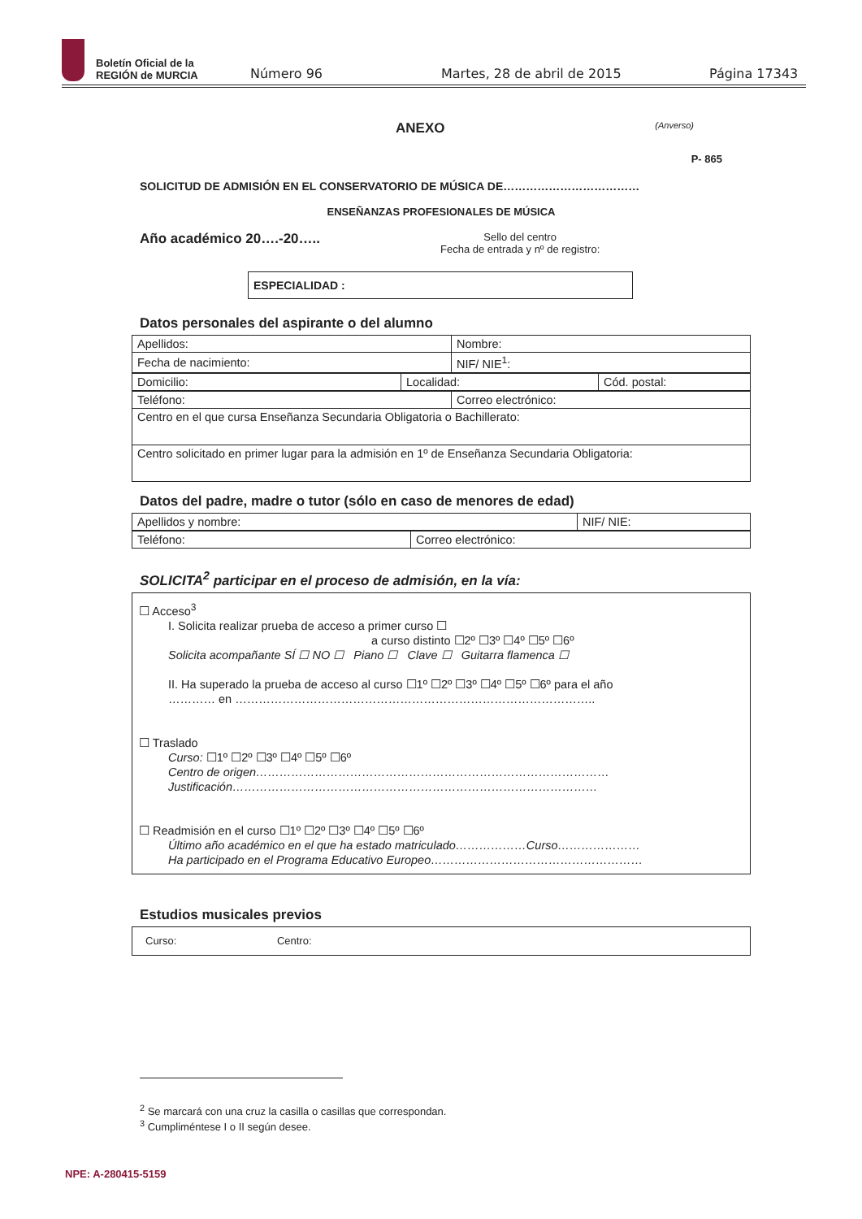Boletín Oficial de la
REGIÓN de MURCIA
Número 96 Martes, 28 de abril de 2015 Página 17343
ANEXO (Anverso)
P- 865
SOLICITUD DE ADMISIÓN EN EL CONSERVATORIO DE MÚSICA DE………………………………
ENSEÑANZAS PROFESIONALES DE MÚSICA
Año académico 20….-20…..
Sello del centro
Fecha de entrada y nº de registro:
ESPECIALIDAD :
Datos personales del aspirante o del alumno
| Apellidos: | Nombre: |
| Fecha de nacimiento: | NIF/ NIE<sup>1</sup>: |
| Domicilio: | Localidad: | Cód. postal: |
| Teléfono: | Correo electrónico: |
| Centro en el que cursa Enseñanza Secundaria Obligatoria o Bachillerato: | |
| Centro solicitado en primer lugar para la admisión en 1º de Enseñanza Secundaria Obligatoria: | |
Datos del padre, madre o tutor (sólo en caso de menores de edad)
| Apellidos y nombre: | NIF/ NIE: |
| Teléfono: | Correo electrónico: |
SOLICITA<sup>2</sup> participar en el proceso de admisión, en la vía:
☐ Acceso<sup>3</sup>
I. Solicita realizar prueba de acceso a primer curso ☐
a curso distinto ☐2º ☐3º ☐4º ☐5º ☐6º
Solicita acompañante SÍ ☐ NO ☐ Piano ☐ Clave ☐ Guitarra flamenca ☐
II. Ha superado la prueba de acceso al curso ☐1º ☐2º ☐3º ☐4º ☐5º ☐6º para el año
………… en ………………………………………………………………………………..
☐ Traslado
Curso: ☐1º ☐2º ☐3º ☐4º ☐5º ☐6º
Centro de origen………………………………………………………………………………
Justificación…………………………………………………………………………………
☐ Readmisión en el curso ☐1º ☐2º ☐3º ☐4º ☐5º ☐6º
Último año académico en el que ha estado matriculado………………Curso…………………
Ha participado en el Programa Educativo Europeo………………………………………………
Estudios musicales previos
Curso: Centro:
<sup>2</sup> Se marcará con una cruz la casilla o casillas que correspondan.
<sup>3</sup> Cumpliméntese I o II según desee.
NPE: A-280415-5159